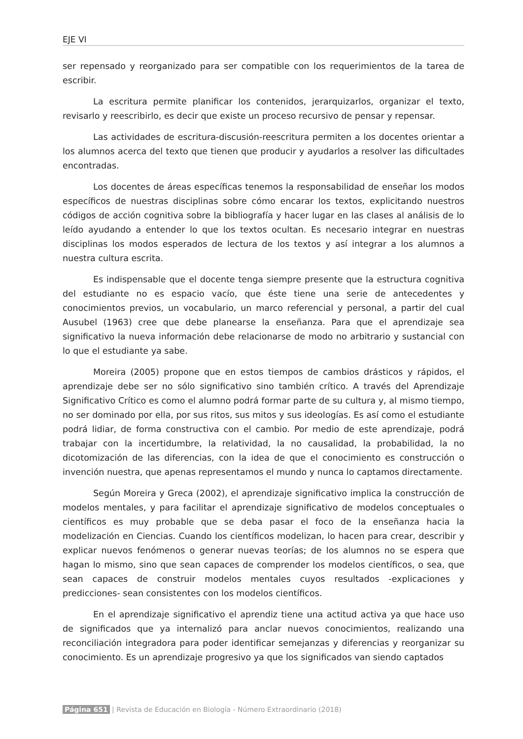EJE VI
ser repensado y reorganizado para ser compatible con los requerimientos de la tarea de escribir.
La escritura permite planificar los contenidos, jerarquizarlos, organizar el texto, revisarlo y reescribirlo, es decir que existe un proceso recursivo de pensar y repensar.
Las actividades de escritura-discusión-reescritura permiten a los docentes orientar a los alumnos acerca del texto que tienen que producir y ayudarlos a resolver las dificultades encontradas.
Los docentes de áreas específicas tenemos la responsabilidad de enseñar los modos específicos de nuestras disciplinas sobre cómo encarar los textos, explicitando nuestros códigos de acción cognitiva sobre la bibliografía y hacer lugar en las clases al análisis de lo leído ayudando a entender lo que los textos ocultan. Es necesario integrar en nuestras disciplinas los modos esperados de lectura de los textos y así integrar a los alumnos a nuestra cultura escrita.
Es indispensable que el docente tenga siempre presente que la estructura cognitiva del estudiante no es espacio vacío, que éste tiene una serie de antecedentes y conocimientos previos, un vocabulario, un marco referencial y personal, a partir del cual Ausubel (1963) cree que debe planearse la enseñanza. Para que el aprendizaje sea significativo la nueva información debe relacionarse de modo no arbitrario y sustancial con lo que el estudiante ya sabe.
Moreira (2005) propone que en estos tiempos de cambios drásticos y rápidos, el aprendizaje debe ser no sólo significativo sino también crítico. A través del Aprendizaje Significativo Crítico es como el alumno podrá formar parte de su cultura y, al mismo tiempo, no ser dominado por ella, por sus ritos, sus mitos y sus ideologías. Es así como el estudiante podrá lidiar, de forma constructiva con el cambio. Por medio de este aprendizaje, podrá trabajar con la incertidumbre, la relatividad, la no causalidad, la probabilidad, la no dicotomización de las diferencias, con la idea de que el conocimiento es construcción o invención nuestra, que apenas representamos el mundo y nunca lo captamos directamente.
Según Moreira y Greca (2002), el aprendizaje significativo implica la construcción de modelos mentales, y para facilitar el aprendizaje significativo de modelos conceptuales o científicos es muy probable que se deba pasar el foco de la enseñanza hacia la modelización en Ciencias. Cuando los científicos modelizan, lo hacen para crear, describir y explicar nuevos fenómenos o generar nuevas teorías; de los alumnos no se espera que hagan lo mismo, sino que sean capaces de comprender los modelos científicos, o sea, que sean capaces de construir modelos mentales cuyos resultados -explicaciones y predicciones- sean consistentes con los modelos científicos.
En el aprendizaje significativo el aprendiz tiene una actitud activa ya que hace uso de significados que ya internalizó para anclar nuevos conocimientos, realizando una reconciliación integradora para poder identificar semejanzas y diferencias y reorganizar su conocimiento. Es un aprendizaje progresivo ya que los significados van siendo captados
Página 651 | Revista de Educación en Biología - Número Extraordinario (2018)